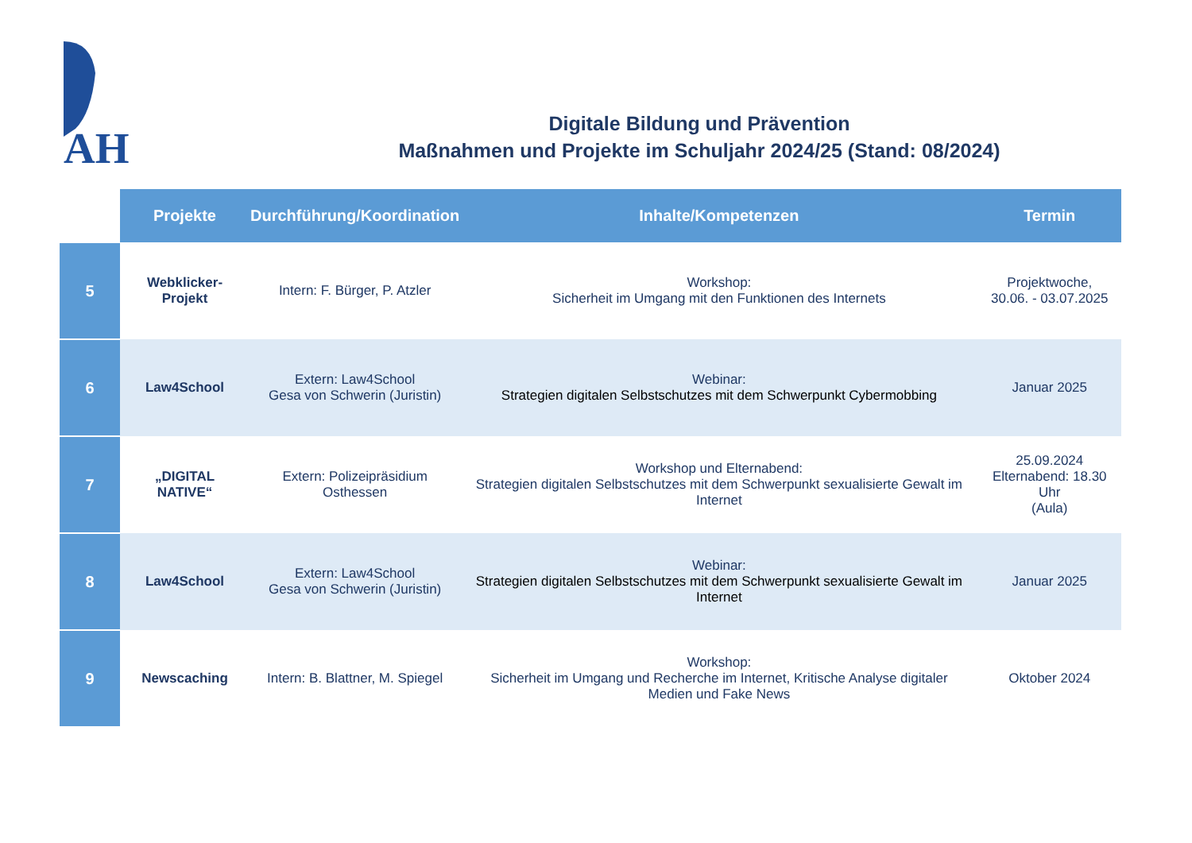AH
Digitale Bildung und Prävention
Maßnahmen und Projekte im Schuljahr 2024/25 (Stand: 08/2024)
| | Projekte | Durchführung/Koordination | Inhalte/Kompetenzen | Termin |
| --- | --- | --- | --- | --- |
| 5 | Webklicker-Projekt | Intern: F. Bürger, P. Atzler | Workshop: Sicherheit im Umgang mit den Funktionen des Internets | Projektwoche, 30.06. - 03.07.2025 |
| 6 | Law4School | Extern: Law4School Gesa von Schwerin (Juristin) | Webinar: Strategien digitalen Selbstschutzes mit dem Schwerpunkt Cybermobbing | Januar 2025 |
| 7 | „DIGITAL NATIVE“ | Extern: Polizeipräsidium Osthessen | Workshop und Elternabend: Strategien digitalen Selbstschutzes mit dem Schwerpunkt sexualisierte Gewalt im Internet | 25.09.2024 Elternabend: 18.30 Uhr (Aula) |
| 8 | Law4School | Extern: Law4School Gesa von Schwerin (Juristin) | Webinar: Strategien digitalen Selbstschutzes mit dem Schwerpunkt sexualisierte Gewalt im Internet | Januar 2025 |
| 9 | Newscaching | Intern: B. Blattner, M. Spiegel | Workshop: Sicherheit im Umgang und Recherche im Internet, Kritische Analyse digitaler Medien und Fake News | Oktober 2024 |